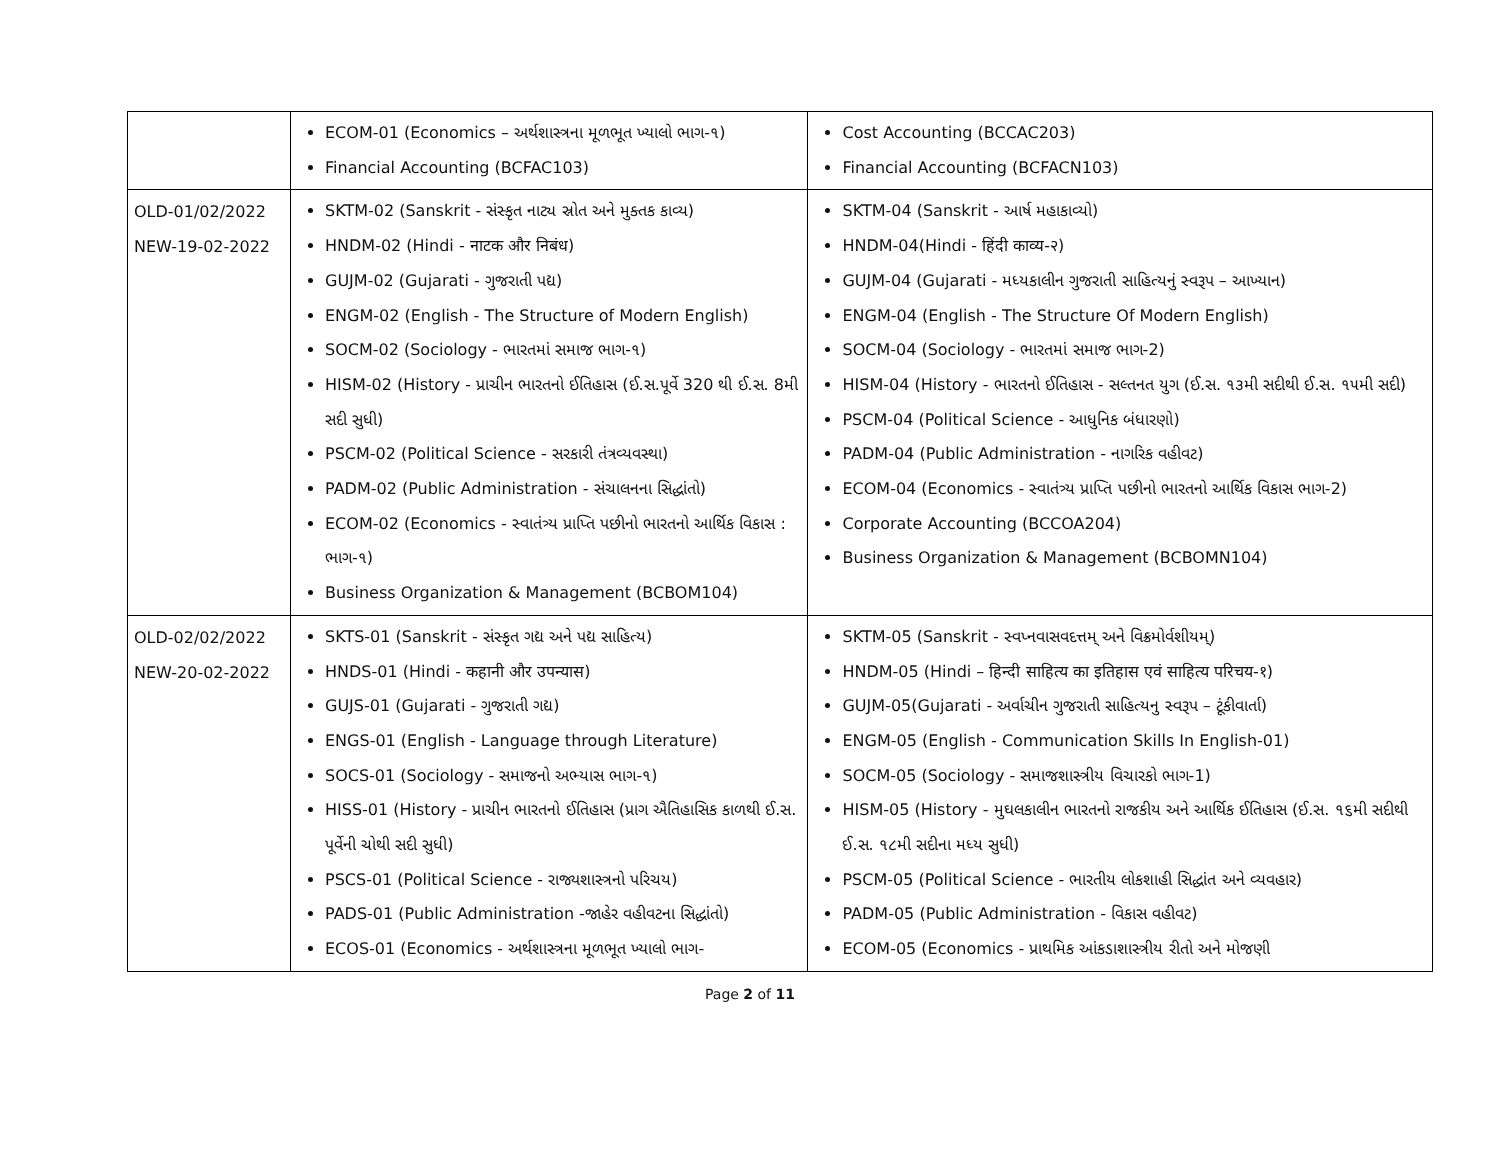| | ECOM-01 (Economics – અર્થશાસ્ત્રના મૂળભૂત ખ્યાલો ભાગ-૧) Financial Accounting (BCFAC103) | Cost Accounting (BCCAC203) Financial Accounting (BCFACN103) |
| OLD-01/02/2022 NEW-19-02-2022 | SKTM-02 (Sanskrit - સંસ્કૃત નાટ્ય સ્રોત અને મુક્તક કાવ્ય) HNDM-02 (Hindi - नाटक और निबंध) GUJM-02 (Gujarati - ગુજરાતી પદ્ય) ENGM-02 (English - The Structure of Modern English) SOCM-02 (Sociology - ભારતમાં સમાજ ભાગ-૧) HISM-02 (History - પ્રાચીન ભારતનો ઈતિહાસ (ઈ.સ.પૂર્વે 320 થી ઈ.સ. 8મી સદી સુધી) PSCM-02 (Political Science - સરકારી તંત્રવ્યવસ્થા) PADM-02 (Public Administration - સંચાલનના સિદ્ધાંતો) ECOM-02 (Economics - સ્વાતંત્ર્ય પ્રાપ્તિ પછીનો ભારતનો આર્થિક વિકાસ : ભાગ-૧) Business Organization & Management (BCBOM104) | SKTM-04 (Sanskrit - આર્ષ મહાકાવ્યો) HNDM-04(Hindi - हिंदी काव्य-२) GUJM-04 (Gujarati - મધ્યકાલીન ગુજરાતી સાહિત્યનું સ્વરૂપ – આખ્યાન) ENGM-04 (English - The Structure Of Modern English) SOCM-04 (Sociology - ભારતમાં સમાજ ભાગ-2) HISM-04 (History - ભારતનો ઈતિહાસ - સલ્તનત યુગ (ઈ.સ. ૧૩મી સદીથી ઈ.સ. ૧૫મી સદી) PSCM-04 (Political Science - આધુનિક બંધારણો) PADM-04 (Public Administration - નાગરિક વહીવટ) ECOM-04 (Economics - સ્વાતંત્ર્ય પ્રાપ્તિ પછીનો ભારતનો આર્થિક વિકાસ ભાગ-2) Corporate Accounting (BCCOA204) Business Organization & Management (BCBOMN104) |
| OLD-02/02/2022 NEW-20-02-2022 | SKTS-01 (Sanskrit - સંસ્કૃત ગદ્ય અને પદ્ય સાહિત્ય) HNDS-01 (Hindi - कहानी और उपन्यास) GUJS-01 (Gujarati - ગુજરાતી ગદ્ય) ENGS-01 (English - Language through Literature) SOCS-01 (Sociology - સમાજનો અભ્યાસ ભાગ-૧) HISS-01 (History - પ્રાચીન ભારતનો ઈતિહાસ (પ્રાગ ઐતિહાસિક કાળથી ઈ.સ. પૂર્વેની ચોથી સદી સુધી) PSCS-01 (Political Science - રાજ્યશાસ્ત્રનો પરિચય) PADS-01 (Public Administration -જાહેર વહીવટના સિદ્ધાંતો) ECOS-01 (Economics - અર્થશાસ્ત્રના મૂળભૂત ખ્યાલો ભાગ- | SKTM-05 (Sanskrit - સ્વપ્નવાસવદત્તમ્ અને વિક્રમોર્વશીયમ્) HNDM-05 (Hindi – हिन्दी साहित्य का इतिहास एवं साहित्य परिचय-१) GUJM-05(Gujarati - અર્વાચીન ગુજરાતી સાહિત્યનુ સ્વરૂપ – ટૂંકીવાર્તા) ENGM-05 (English - Communication Skills In English-01) SOCM-05 (Sociology - સમાજશાસ્ત્રીય વિચારકો ભાગ-1) HISM-05 (History - મુઘલકાલીન ભારતનો રાજકીય અને આર્થિક ઈતિહાસ (ઈ.સ. ૧૬મી સદીથી ઈ.સ. ૧૮મી સદીના મધ્ય સુધી) PSCM-05 (Political Science - ભારતીય લોકશાહી સિદ્ધાંત અને વ્યવહાર) PADM-05 (Public Administration - વિકાસ વહીવટ) ECOM-05 (Economics - પ્રાથમિક આંકડાશાસ્ત્રીય રીતો અને મોજણી |
Page 2 of 11